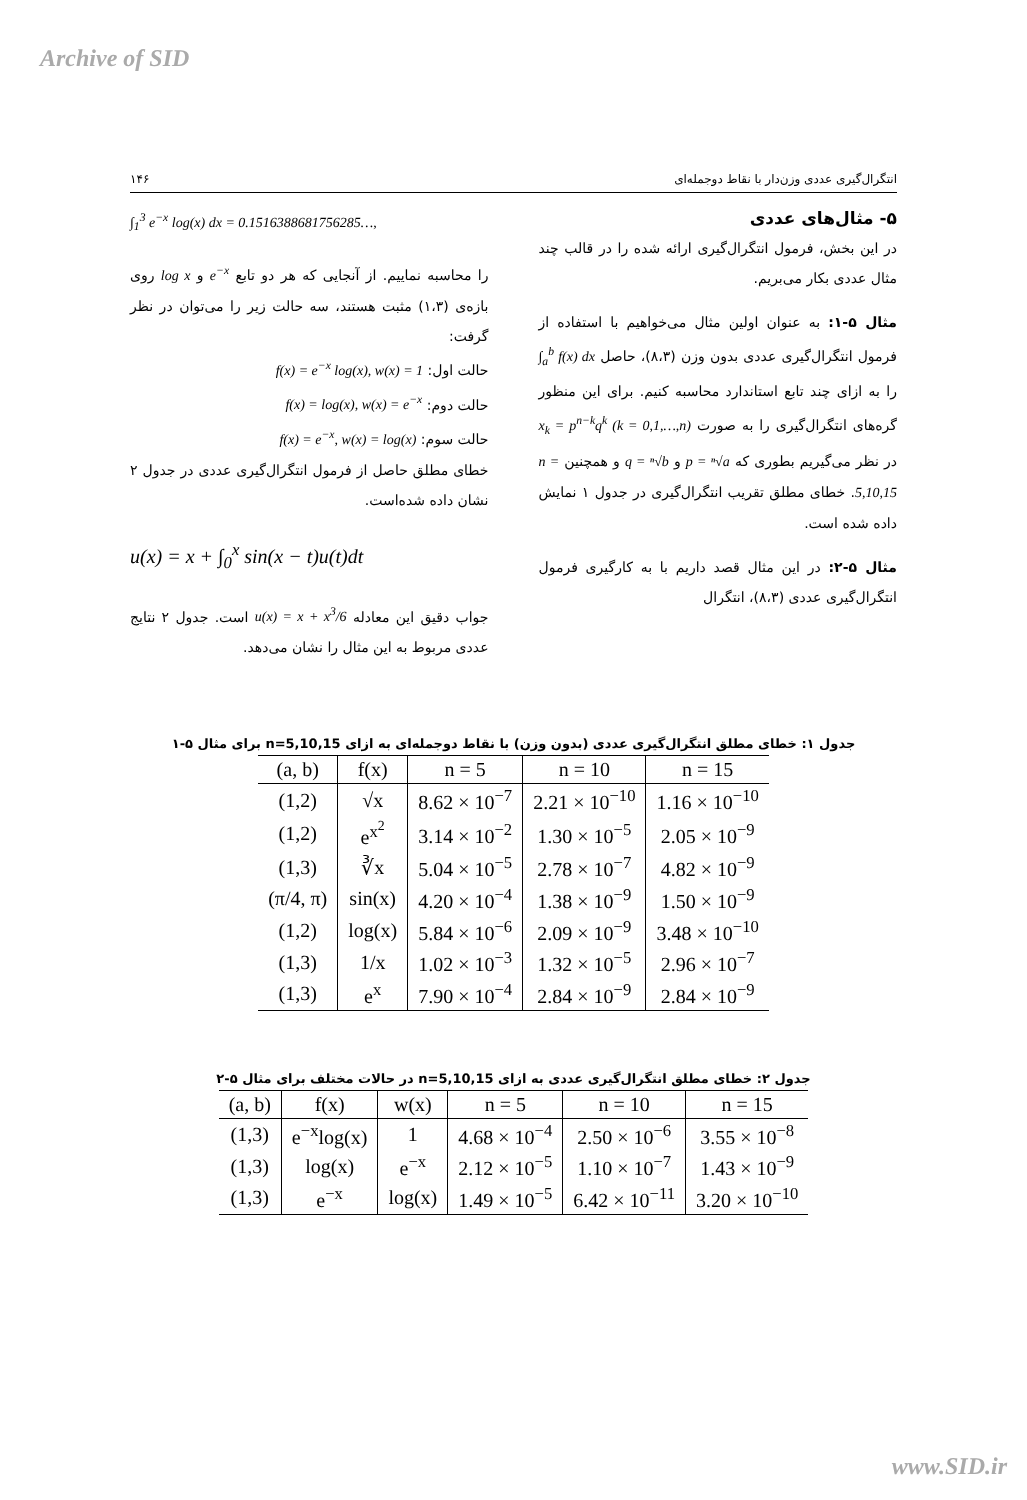Archive of SID
انتگرال‌گیری عددی وزن‌دار با نقاط دوجمله‌ای ۱۴۶
۵- مثال‌های عددی
در این بخش، فرمول انتگرال‌گیری ارائه شده را در قالب چند مثال عددی بکار می‌بریم.
مثال ۵-۱: به عنوان اولین مثال می‌خواهیم با استفاده از فرمول انتگرال‌گیری عددی بدون وزن (۸،۳)، حاصل ∫<sub>a</sub><sup>b</sup> f(x) dx را به ازای چند تابع استاندارد محاسبه کنیم. برای این منظور گره‌های انتگرال‌گیری را به صورت x<sub>k</sub> = p<sup>n−k</sup>q<sup>k</sup> (k = 0,1,…,n) در نظر می‌گیریم بطوری که p = ⁿ√a و q = ⁿ√b و همچنین n = 5,10,15. خطای مطلق تقریب انتگرال‌گیری در جدول ۱ نمایش داده شده است.
مثال ۵-۲: در این مثال قصد داریم با به کارگیری فرمول انتگرال‌گیری عددی (۸،۳)، انتگرال
∫<sub>1</sub><sup>3</sup> e<sup>−x</sup> log(x) dx = 0.1516388681756285…,
را محاسبه نماییم. از آنجایی که هر دو تابع e<sup>−x</sup> و log x روی بازه‌ی (۱،۳) مثبت هستند، سه حالت زیر را می‌توان در نظر گرفت:
حالت اول: f(x) = e<sup>−x</sup> log(x), w(x) = 1
حالت دوم: f(x) = log(x), w(x) = e<sup>−x</sup>
حالت سوم: f(x) = e<sup>−x</sup>, w(x) = log(x)
خطای مطلق حاصل از فرمول انتگرال‌گیری عددی در جدول ۲ نشان داده شده‌است.
u(x) = x + ∫<sub>0</sub><sup>x</sup> sin(x − t)u(t)dt
جواب دقیق این معادله u(x) = x + x<sup>3</sup>/6 است. جدول ۲ نتایج عددی مربوط به این مثال را نشان می‌دهد.
جدول ۱: خطای مطلق انتگرال‌گیری عددی (بدون وزن) با نقاط دوجمله‌ای به ازای n=5,10,15 برای مثال ۵-۱
| (a, b) | f(x) | n = 5 | n = 10 | n = 15 |
| --- | --- | --- | --- | --- |
| (1,2) | √x | 8.62 × 10<sup>−7</sup> | 2.21 × 10<sup>−10</sup> | 1.16 × 10<sup>−10</sup> |
| (1,2) | e<sup>x<sup>2</sup></sup> | 3.14 × 10<sup>−2</sup> | 1.30 × 10<sup>−5</sup> | 2.05 × 10<sup>−9</sup> |
| (1,3) | ∛x | 5.04 × 10<sup>−5</sup> | 2.78 × 10<sup>−7</sup> | 4.82 × 10<sup>−9</sup> |
| (π/4, π) | sin(x) | 4.20 × 10<sup>−4</sup> | 1.38 × 10<sup>−9</sup> | 1.50 × 10<sup>−9</sup> |
| (1,2) | log(x) | 5.84 × 10<sup>−6</sup> | 2.09 × 10<sup>−9</sup> | 3.48 × 10<sup>−10</sup> |
| (1,3) | 1/x | 1.02 × 10<sup>−3</sup> | 1.32 × 10<sup>−5</sup> | 2.96 × 10<sup>−7</sup> |
| (1,3) | e<sup>x</sup> | 7.90 × 10<sup>−4</sup> | 2.84 × 10<sup>−9</sup> | 2.84 × 10<sup>−9</sup> |
جدول ۲: خطای مطلق انتگرال‌گیری عددی به ازای n=5,10,15 در حالات مختلف برای مثال ۵-۲
| (a, b) | f(x) | w(x) | n = 5 | n = 10 | n = 15 |
| --- | --- | --- | --- | --- | --- |
| (1,3) | e<sup>−x</sup>log(x) | 1 | 4.68 × 10<sup>−4</sup> | 2.50 × 10<sup>−6</sup> | 3.55 × 10<sup>−8</sup> |
| (1,3) | log(x) | e<sup>−x</sup> | 2.12 × 10<sup>−5</sup> | 1.10 × 10<sup>−7</sup> | 1.43 × 10<sup>−9</sup> |
| (1,3) | e<sup>−x</sup> | log(x) | 1.49 × 10<sup>−5</sup> | 6.42 × 10<sup>−11</sup> | 3.20 × 10<sup>−10</sup> |
www.SID.ir